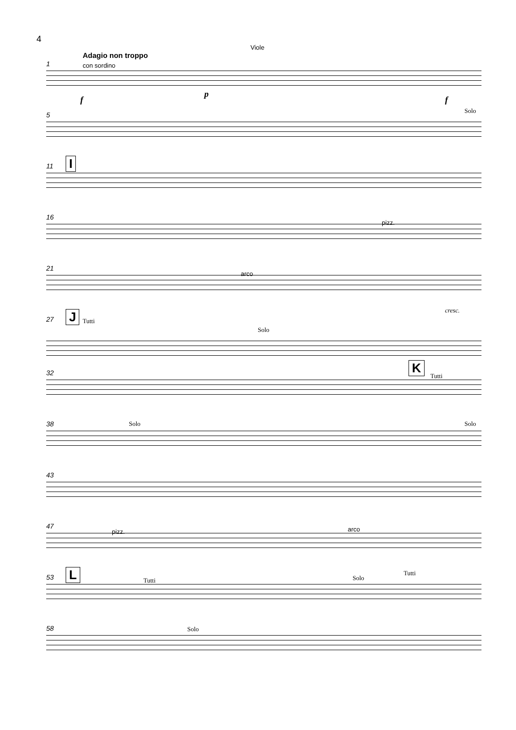4
Viole
1
Adagio non troppo
con sordino
f
p
f
5
Solo
11 I
16
pizz.
21
arco
cresc.
27 J Tutti
Solo
32 K
Tutti
38 Solo Solo
43
47
pizz. arco
53 L Tutti Solo
Tutti
58 Solo